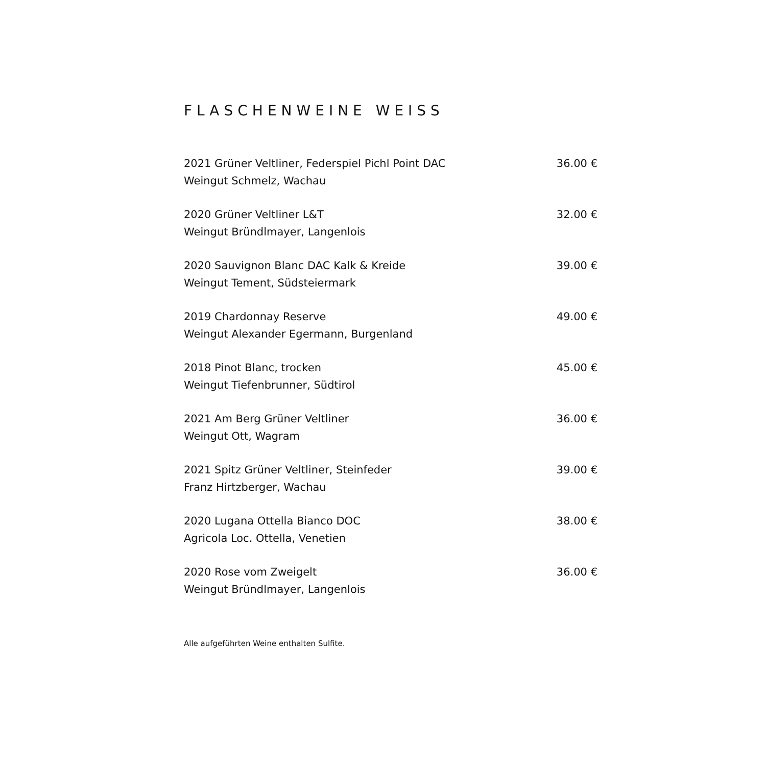FLASCHENWEINE WEISS
2021 Grüner Veltliner, Federspiel Pichl Point DAC
Weingut Schmelz, Wachau
36.00 €
2020 Grüner Veltliner L&T
Weingut Bründlmayer, Langenlois
32.00 €
2020 Sauvignon Blanc DAC Kalk & Kreide
Weingut Tement, Südsteiermark
39.00 €
2019 Chardonnay Reserve
Weingut Alexander Egermann, Burgenland
49.00 €
2018 Pinot Blanc, trocken
Weingut Tiefenbrunner, Südtirol
45.00 €
2021 Am Berg Grüner Veltliner
Weingut Ott, Wagram
36.00 €
2021 Spitz Grüner Veltliner, Steinfeder
Franz Hirtzberger, Wachau
39.00 €
2020 Lugana Ottella Bianco DOC
Agricola Loc. Ottella, Venetien
38.00 €
2020 Rose vom Zweigelt
Weingut Bründlmayer, Langenlois
36.00 €
Alle aufgeführten Weine enthalten Sulfite.